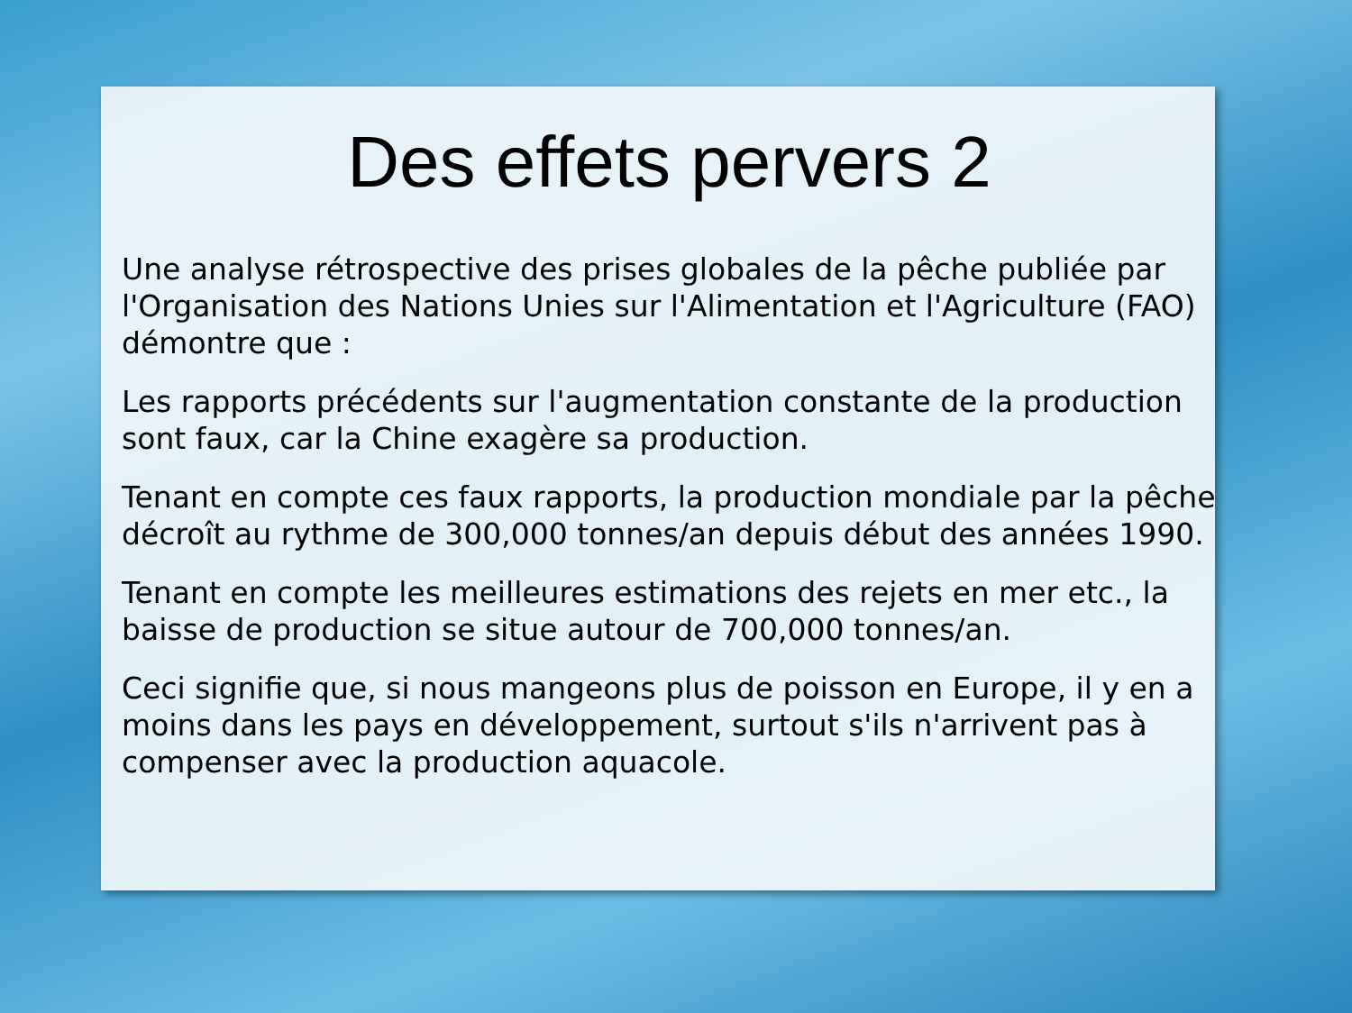Des effets pervers 2
Une analyse rétrospective des prises globales de la pêche publiée par l'Organisation des Nations Unies sur l'Alimentation et l'Agriculture (FAO) démontre que :
Les rapports précédents sur l'augmentation constante de la production sont faux, car la Chine exagère sa production.
Tenant en compte ces faux rapports, la production mondiale par la pêche décroît au rythme de 300,000 tonnes/an depuis début des années 1990.
Tenant en compte les meilleures estimations des rejets en mer etc., la baisse de production se situe autour de 700,000 tonnes/an.
Ceci signifie que, si nous mangeons plus de poisson en Europe, il y en a moins dans les pays en développement, surtout s'ils n'arrivent pas à compenser avec la production aquacole.